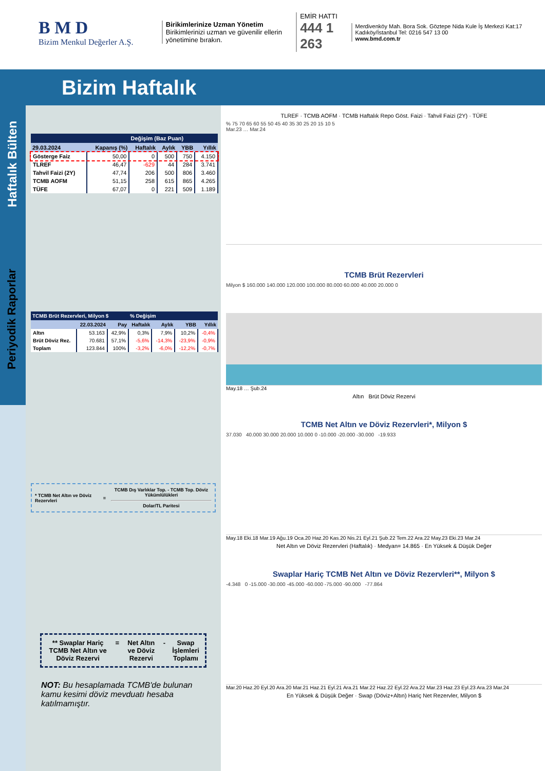B M D
Bizim Menkul Değerler A.Ş.
Birikimlerinize Uzman Yönetim
Birikimlerinizi uzman ve güvenilir ellerin yönetimine bırakın.
EMİR HATTI
444 1 263
Merdivenköy Mah. Bora Sok. Göztepe Nida Kule İş Merkezi Kat:17 Kadıköy/İstanbul Tel: 0216 547 13 00
www.bmd.com.tr
Bizim Haftalık
Haftalık Bülten
Periyodik Raporlar
| | | Değişim (Baz Puan) | | | |
| --- | --- | --- | --- | --- | --- |
| 29.03.2024 | Kapanış (%) | Haftalık | Aylık | YBB | Yıllık |
| Gösterge Faiz | 50,00 | 0 | 500 | 750 | 4.150 |
| TLREF | 46,47 | -629 | 44 | 284 | 3.741 |
| Tahvil Faizi (2Y) | 47,74 | 206 | 500 | 806 | 3.460 |
| TCMB AOFM | 51,15 | 258 | 615 | 865 | 4.265 |
| TÜFE | 67,07 | 0 | 221 | 509 | 1.189 |
| TCMB Brüt Rezervleri, Milyon $ | | | % Değişim | | | |
| --- | --- | --- | --- | --- | --- | --- |
| | 22.03.2024 | Pay | Haftalık | Aylık | YBB | Yıllık |
| Altın | 53.163 | 42,9% | 0,3% | 7,9% | 10,2% | -0,4% |
| Brüt Döviz Rez. | 70.681 | 57,1% | -5,6% | -14,3% | -23,9% | -0,9% |
| Toplam | 123.844 | 100% | -3,2% | -6,0% | -12,2% | -0,7% |
* TCMB Net Altın ve Döviz Rezervleri = TCMB Dış Varlıklar Top. - TCMB Top. Döviz Yükümlülükleri
Dolar/TL Paritesi
** Swaplar Hariç TCMB Net Altın ve Döviz Rezervi = Net Altın ve Döviz Rezervi - Swap İşlemleri Toplamı
NOT: Bu hesaplamada TCMB'de bulunan kamu kesimi döviz mevduatı hesaba katılmamıştır.
TLREF · TCMB AOFM · TCMB Haftalık Repo Göst. Faizi · Tahvil Faizi (2Y) · TÜFE
% 75 70 65 60 55 50 45 40 35 30 25 20 15 10 5
Mar.23 … Mar.24
TCMB Brüt Rezervleri
Milyon $ 160.000 140.000 120.000 100.000 80.000 60.000 40.000 20.000 0
May.18 … Şub.24
Altın Brüt Döviz Rezervi
TCMB Net Altın ve Döviz Rezervleri*, Milyon $
37.030 40.000 30.000 20.000 10.000 0 -10.000 -20.000 -30.000 -19.933
May.18 Eki.18 Mar.19 Ağu.19 Oca.20 Haz.20 Kas.20 Nis.21 Eyl.21 Şub.22 Tem.22 Ara.22 May.23 Eki.23 Mar.24
Net Altın ve Döviz Rezervleri (Haftalık) · Medyan= 14.865 · En Yüksek & Düşük Değer
Swaplar Hariç TCMB Net Altın ve Döviz Rezervleri**, Milyon $
-4.348 0 -15.000 -30.000 -45.000 -60.000 -75.000 -90.000 -77.864
Mar.20 Haz.20 Eyl.20 Ara.20 Mar.21 Haz.21 Eyl.21 Ara.21 Mar.22 Haz.22 Eyl.22 Ara.22 Mar.23 Haz.23 Eyl.23 Ara.23 Mar.24
En Yüksek & Düşük Değer · Swap (Döviz+Altın) Hariç Net Rezervler, Milyon $